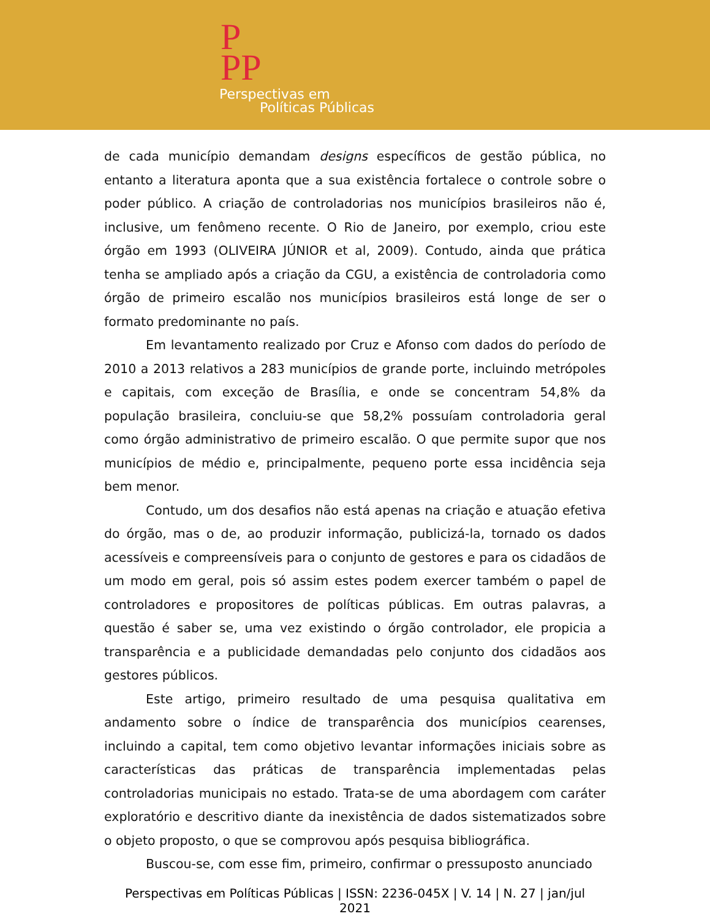P
PP
Perspectivas em
Políticas Públicas
de cada município demandam designs específicos de gestão pública, no entanto a literatura aponta que a sua existência fortalece o controle sobre o poder público. A criação de controladorias nos municípios brasileiros não é, inclusive, um fenômeno recente. O Rio de Janeiro, por exemplo, criou este órgão em 1993 (OLIVEIRA JÚNIOR et al, 2009). Contudo, ainda que prática tenha se ampliado após a criação da CGU, a existência de controladoria como órgão de primeiro escalão nos municípios brasileiros está longe de ser o formato predominante no país.
Em levantamento realizado por Cruz e Afonso com dados do período de 2010 a 2013 relativos a 283 municípios de grande porte, incluindo metrópoles e capitais, com exceção de Brasília, e onde se concentram 54,8% da população brasileira, concluiu-se que 58,2% possuíam controladoria geral como órgão administrativo de primeiro escalão. O que permite supor que nos municípios de médio e, principalmente, pequeno porte essa incidência seja bem menor.
Contudo, um dos desafios não está apenas na criação e atuação efetiva do órgão, mas o de, ao produzir informação, publicizá-la, tornado os dados acessíveis e compreensíveis para o conjunto de gestores e para os cidadãos de um modo em geral, pois só assim estes podem exercer também o papel de controladores e propositores de políticas públicas. Em outras palavras, a questão é saber se, uma vez existindo o órgão controlador, ele propicia a transparência e a publicidade demandadas pelo conjunto dos cidadãos aos gestores públicos.
Este artigo, primeiro resultado de uma pesquisa qualitativa em andamento sobre o índice de transparência dos municípios cearenses, incluindo a capital, tem como objetivo levantar informações iniciais sobre as características das práticas de transparência implementadas pelas controladorias municipais no estado. Trata-se de uma abordagem com caráter exploratório e descritivo diante da inexistência de dados sistematizados sobre o objeto proposto, o que se comprovou após pesquisa bibliográfica.
Buscou-se, com esse fim, primeiro, confirmar o pressuposto anunciado
Perspectivas em Políticas Públicas | ISSN: 2236-045X | V. 14 | N. 27 | jan/jul 2021